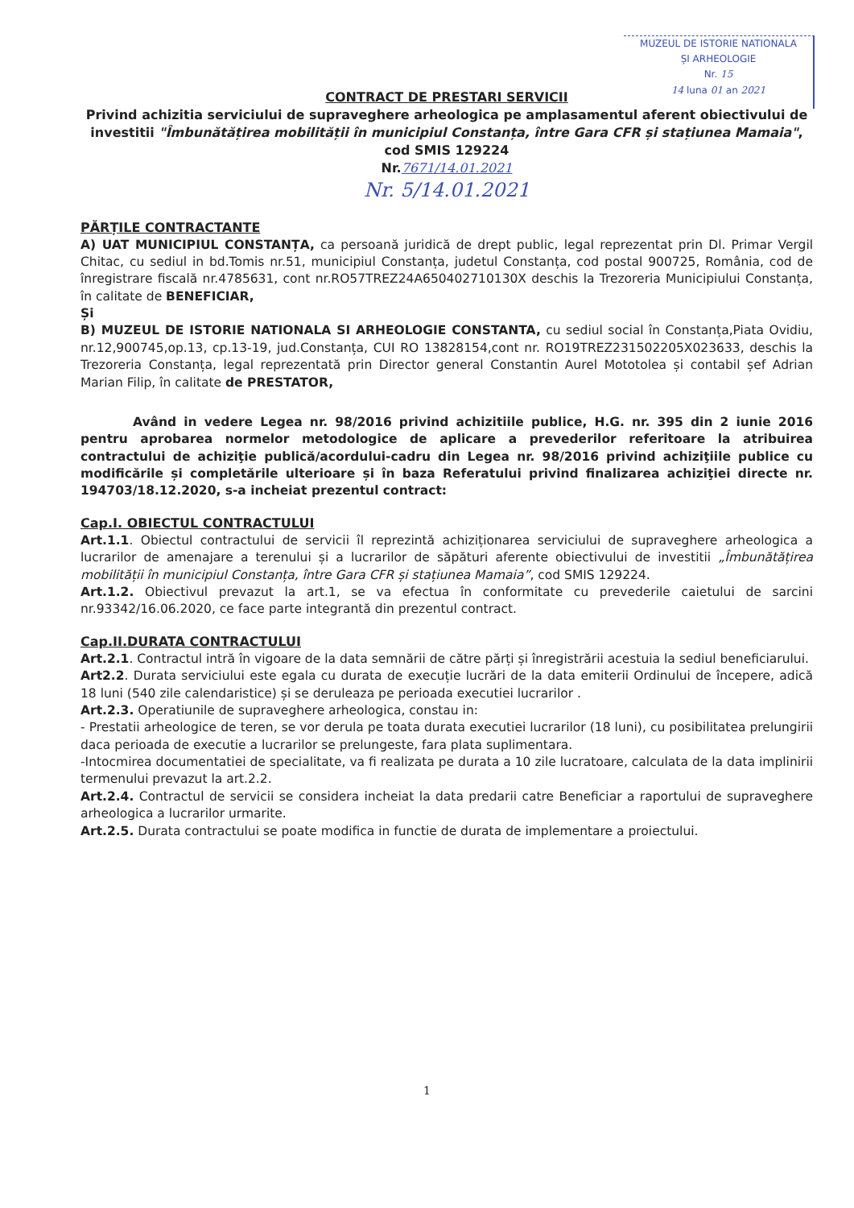MUZEUL DE ISTORIE NATIONALA
ȘI ARHEOLOGIE
Nr. 15
14 luna 01 an 2021
CONTRACT DE PRESTARI SERVICII
Privind achizitia serviciului de supraveghere arheologica pe amplasamentul aferent obiectivului de investitii "Îmbunătățirea mobilității în municipiul Constanța, între Gara CFR și stațiunea Mamaia",
cod SMIS 129224
Nr.7671/14.01.2021
Nr. 5/14.01.2021
PĂRȚILE CONTRACTANTE
A) UAT MUNICIPIUL CONSTANȚA, ca persoană juridică de drept public, legal reprezentat prin Dl. Primar Vergil Chitac, cu sediul in bd.Tomis nr.51, municipiul Constanța, judetul Constanța, cod postal 900725, România, cod de înregistrare fiscală nr.4785631, cont nr.RO57TREZ24A650402710130X deschis la Trezoreria Municipiului Constanța, în calitate de BENEFICIAR,
Și
B) MUZEUL DE ISTORIE NATIONALA SI ARHEOLOGIE CONSTANTA, cu sediul social în Constanța,Piata Ovidiu, nr.12,900745,op.13, cp.13-19, jud.Constanța, CUI RO 13828154,cont nr. RO19TREZ231502205X023633, deschis la Trezoreria Constanța, legal reprezentată prin Director general Constantin Aurel Mototolea și contabil șef Adrian Marian Filip, în calitate de PRESTATOR,
Având in vedere Legea nr. 98/2016 privind achizitiile publice, H.G. nr. 395 din 2 iunie 2016 pentru aprobarea normelor metodologice de aplicare a prevederilor referitoare la atribuirea contractului de achiziţie publică/acordului-cadru din Legea nr. 98/2016 privind achiziţiile publice cu modificările și completările ulterioare și în baza Referatului privind finalizarea achiziţiei directe nr. 194703/18.12.2020, s-a incheiat prezentul contract:
Cap.I. OBIECTUL CONTRACTULUI
Art.1.1. Obiectul contractului de servicii îl reprezintă achiziționarea serviciului de supraveghere arheologica a lucrarilor de amenajare a terenului și a lucrarilor de săpături aferente obiectivului de investitii „Îmbunătățirea mobilității în municipiul Constanța, între Gara CFR și stațiunea Mamaia”, cod SMIS 129224.
Art.1.2. Obiectivul prevazut la art.1, se va efectua în conformitate cu prevederile caietului de sarcini nr.93342/16.06.2020, ce face parte integrantă din prezentul contract.
Cap.II.DURATA CONTRACTULUI
Art.2.1. Contractul intră în vigoare de la data semnării de către părți și înregistrării acestuia la sediul beneficiarului.
Art2.2. Durata serviciului este egala cu durata de execuție lucrări de la data emiterii Ordinului de începere, adică 18 luni (540 zile calendaristice) și se deruleaza pe perioada executiei lucrarilor .
Art.2.3. Operatiunile de supraveghere arheologica, constau in:
- Prestatii arheologice de teren, se vor derula pe toata durata executiei lucrarilor (18 luni), cu posibilitatea prelungirii daca perioada de executie a lucrarilor se prelungeste, fara plata suplimentara.
-Intocmirea documentatiei de specialitate, va fi realizata pe durata a 10 zile lucratoare, calculata de la data implinirii termenului prevazut la art.2.2.
Art.2.4. Contractul de servicii se considera incheiat la data predarii catre Beneficiar a raportului de supraveghere arheologica a lucrarilor urmarite.
Art.2.5. Durata contractului se poate modifica in functie de durata de implementare a proiectului.
1